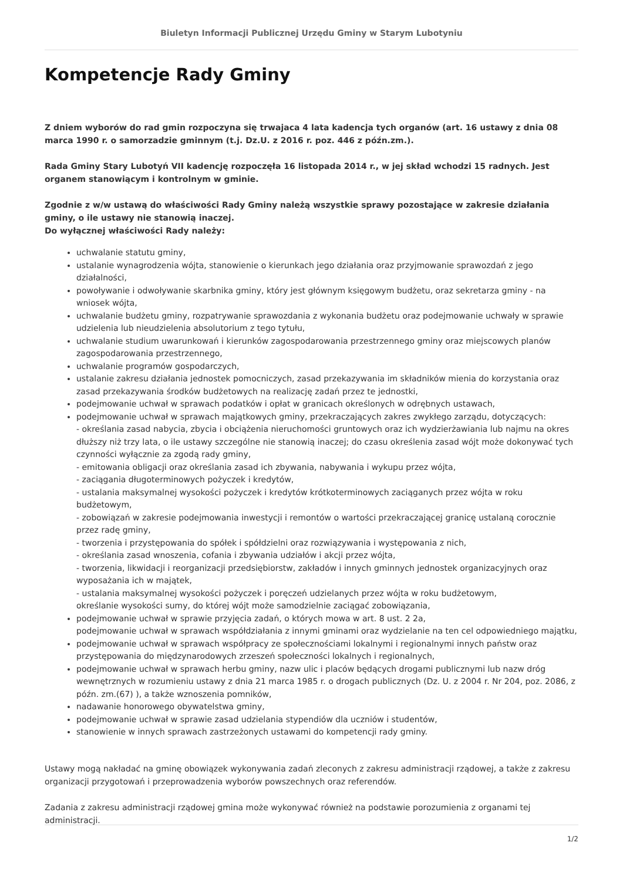Biuletyn Informacji Publicznej Urzędu Gminy w Starym Lubotyniu
Kompetencje Rady Gminy
Z dniem wyborów do rad gmin rozpoczyna się trwajaca 4 lata kadencja tych organów (art. 16 ustawy z dnia 08 marca 1990 r. o samorzadzie gminnym (t.j. Dz.U. z 2016 r. poz. 446 z późn.zm.).
Rada Gminy Stary Lubotyń VII kadencję rozpoczęła 16 listopada 2014 r., w jej skład wchodzi 15 radnych. Jest organem stanowiącym i kontrolnym w gminie.
Zgodnie z w/w ustawą do właściwości Rady Gminy należą wszystkie sprawy pozostające w zakresie działania gminy, o ile ustawy nie stanowią inaczej.
Do wyłącznej właściwości Rady należy:
uchwalanie statutu gminy,
ustalanie wynagrodzenia wójta, stanowienie o kierunkach jego działania oraz przyjmowanie sprawozdań z jego działalności,
powoływanie i odwoływanie skarbnika gminy, który jest głównym księgowym budżetu, oraz sekretarza gminy - na wniosek wójta,
uchwalanie budżetu gminy, rozpatrywanie sprawozdania z wykonania budżetu oraz podejmowanie uchwały w sprawie udzielenia lub nieudzielenia absolutorium z tego tytułu,
uchwalanie studium uwarunkowań i kierunków zagospodarowania przestrzennego gminy oraz miejscowych planów zagospodarowania przestrzennego,
uchwalanie programów gospodarczych,
ustalanie zakresu działania jednostek pomocniczych, zasad przekazywania im składników mienia do korzystania oraz zasad przekazywania środków budżetowych na realizację zadań przez te jednostki,
podejmowanie uchwał w sprawach podatków i opłat w granicach określonych w odrębnych ustawach,
podejmowanie uchwał w sprawach majątkowych gminy, przekraczających zakres zwykłego zarządu, dotyczących:
- określania zasad nabycia, zbycia i obciążenia nieruchomości gruntowych oraz ich wydzierżawiania lub najmu na okres dłuższy niż trzy lata, o ile ustawy szczególne nie stanowią inaczej; do czasu określenia zasad wójt może dokonywać tych czynności wyłącznie za zgodą rady gminy,
- emitowania obligacji oraz określania zasad ich zbywania, nabywania i wykupu przez wójta,
- zaciągania długoterminowych pożyczek i kredytów,
- ustalania maksymalnej wysokości pożyczek i kredytów krótkoterminowych zaciąganych przez wójta w roku budżetowym,
- zobowiązań w zakresie podejmowania inwestycji i remontów o wartości przekraczającej granicę ustalaną corocznie przez radę gminy,
- tworzenia i przystępowania do spółek i spółdzielni oraz rozwiązywania i występowania z nich,
- określania zasad wnoszenia, cofania i zbywania udziałów i akcji przez wójta,
- tworzenia, likwidacji i reorganizacji przedsiębiorstw, zakładów i innych gminnych jednostek organizacyjnych oraz wyposażania ich w majątek,
- ustalania maksymalnej wysokości pożyczek i poręczeń udzielanych przez wójta w roku budżetowym,
określanie wysokości sumy, do której wójt może samodzielnie zaciągać zobowiązania,
podejmowanie uchwał w sprawie przyjęcia zadań, o których mowa w art. 8 ust. 2 2a,
podejmowanie uchwał w sprawach współdziałania z innymi gminami oraz wydzielanie na ten cel odpowiedniego majątku,
podejmowanie uchwał w sprawach współpracy ze społecznościami lokalnymi i regionalnymi innych państw oraz przystępowania do międzynarodowych zrzeszeń społeczności lokalnych i regionalnych,
podejmowanie uchwał w sprawach herbu gminy, nazw ulic i placów będących drogami publicznymi lub nazw dróg wewnętrznych w rozumieniu ustawy z dnia 21 marca 1985 r. o drogach publicznych (Dz. U. z 2004 r. Nr 204, poz. 2086, z późn. zm.(67) ), a także wznoszenia pomników,
nadawanie honorowego obywatelstwa gminy,
podejmowanie uchwał w sprawie zasad udzielania stypendiów dla uczniów i studentów,
stanowienie w innych sprawach zastrzeżonych ustawami do kompetencji rady gminy.
Ustawy mogą nakładać na gminę obowiązek wykonywania zadań zleconych z zakresu administracji rządowej, a także z zakresu organizacji przygotowań i przeprowadzenia wyborów powszechnych oraz referendów.
Zadania z zakresu administracji rządowej gmina może wykonywać również na podstawie porozumienia z organami tej administracji.
1/2